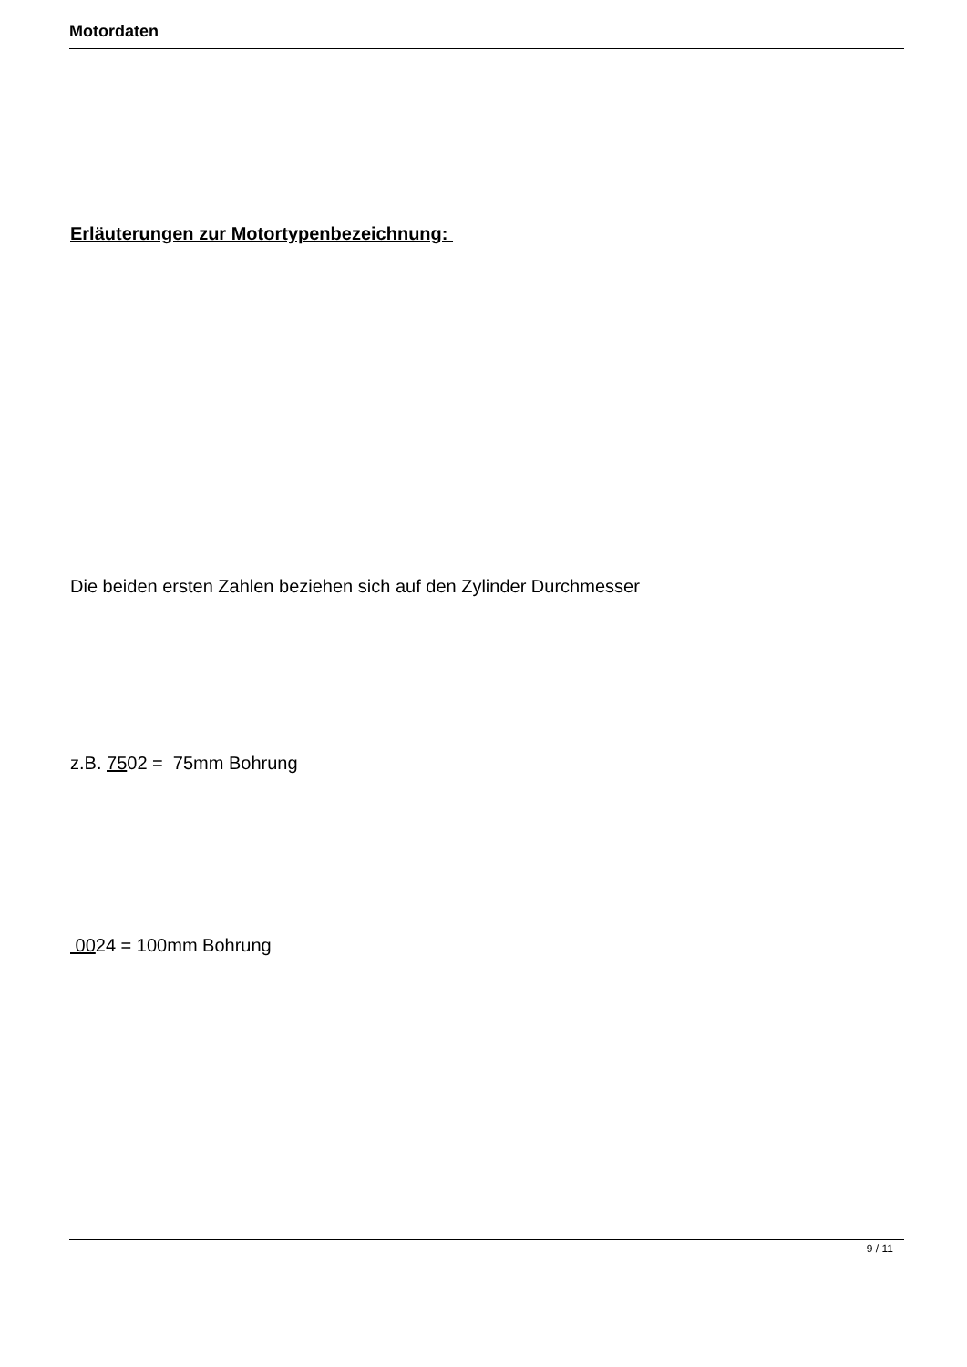Motordaten
Erläuterungen zur Motortypenbezeichnung:
Die beiden ersten Zahlen beziehen sich auf den Zylinder Durchmesser
z.B. 7502 = 75mm Bohrung
0024 = 100mm Bohrung
9 / 11